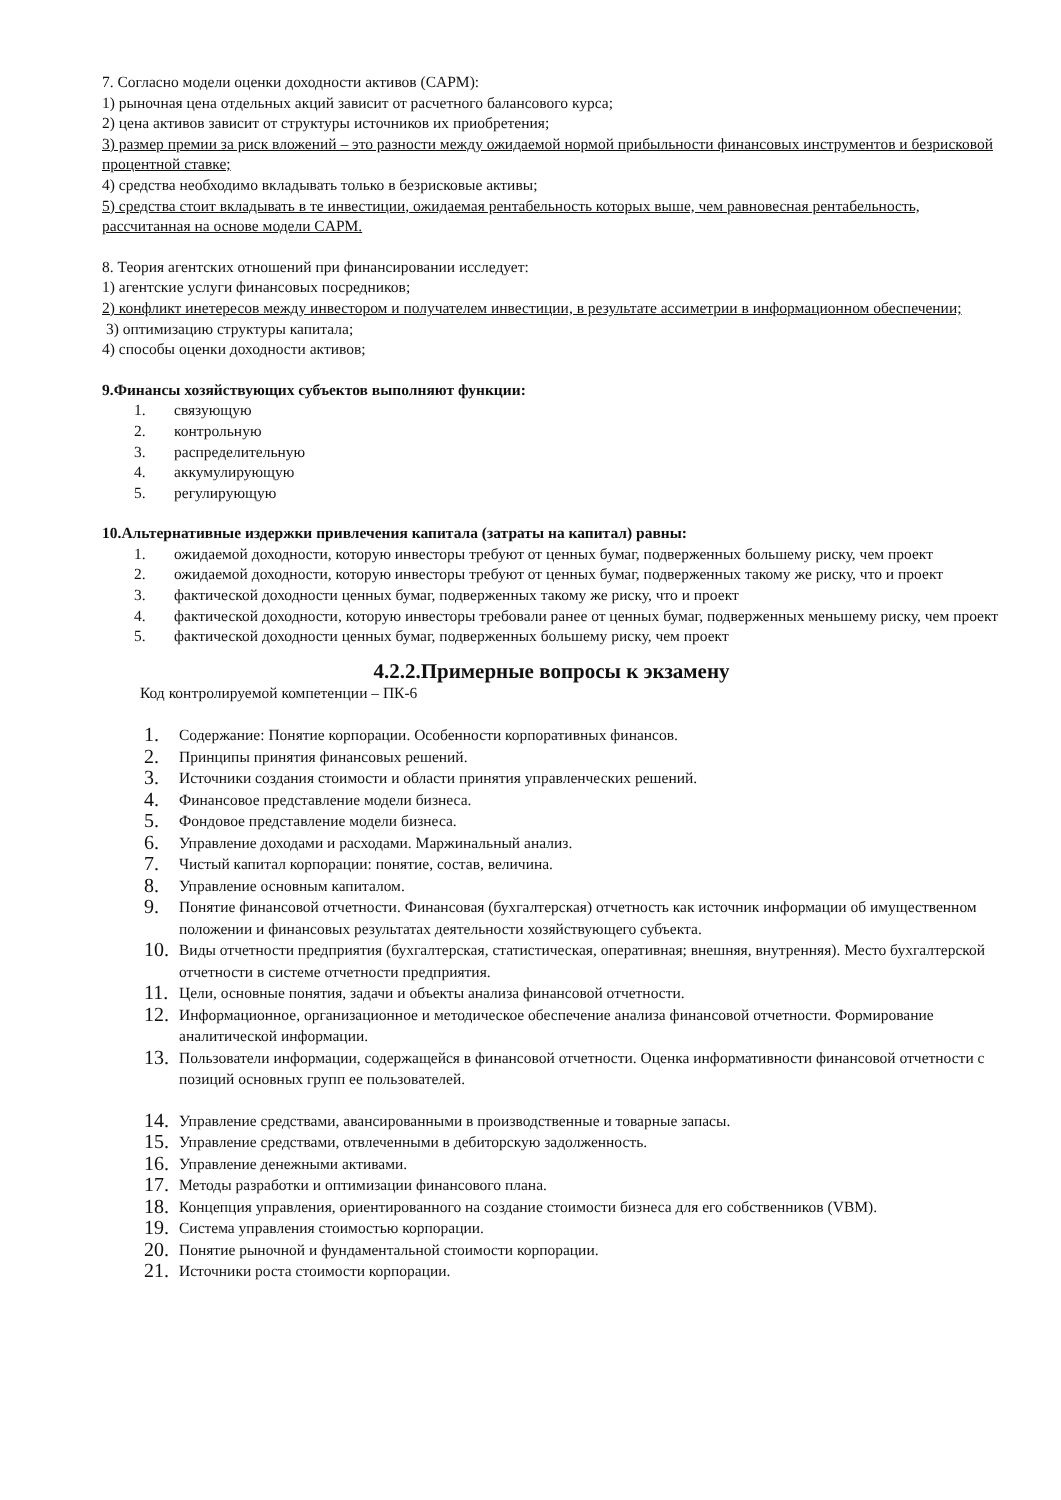7. Согласно модели оценки доходности активов (CAPM):
1) рыночная цена отдельных акций зависит от расчетного балансового курса;
2) цена активов зависит от структуры источников их приобретения;
3) размер премии за риск вложений – это разности между ожидаемой нормой прибыльности финансовых инструментов и безрисковой процентной ставке;
4) средства необходимо вкладывать только в безрисковые активы;
5) средства стоит вкладывать в те инвестиции, ожидаемая рентабельность которых выше, чем равновесная рентабельность, рассчитанная на основе модели CAPM.
8. Теория агентских отношений при финансировании исследует:
1) агентские услуги финансовых посредников;
2) конфликт инетересов между инвестором и получателем инвестиции, в результате ассиметрии в информационном обеспечении;
3) оптимизацию структуры капитала;
4) способы оценки доходности активов;
9.Финансы хозяйствующих субъектов выполняют функции:
1. связующую
2. контрольную
3. распределительную
4. аккумулирующую
5. регулирующую
10.Альтернативные издержки привлечения капитала (затраты на капитал) равны:
1. ожидаемой доходности, которую инвесторы требуют от ценных бумаг, подверженных большему риску, чем проект
2. ожидаемой доходности, которую инвесторы требуют от ценных бумаг, подверженных такому же риску, что и проект
3. фактической доходности ценных бумаг, подверженных такому же риску, что и проект
4. фактической доходности, которую инвесторы требовали ранее от ценных бумаг, подверженных меньшему риску, чем проект
5. фактической доходности ценных бумаг, подверженных большему риску, чем проект
4.2.2.Примерные вопросы к экзамену
Код контролируемой компетенции – ПК-6
1. Содержание: Понятие корпорации. Особенности корпоративных финансов.
2. Принципы принятия финансовых решений.
3. Источники создания стоимости и области принятия управленческих решений.
4. Финансовое представление модели бизнеса.
5. Фондовое представление модели бизнеса.
6. Управление доходами и расходами. Маржинальный анализ.
7. Чистый капитал корпорации: понятие, состав, величина.
8. Управление основным капиталом.
9. Понятие финансовой отчетности. Финансовая (бухгалтерская) отчетность как источник информации об имущественном положении и финансовых результатах деятельности хозяйствующего субъекта.
10. Виды отчетности предприятия (бухгалтерская, статистическая, оперативная; внешняя, внутренняя). Место бухгалтерской отчетности в системе отчетности предприятия.
11. Цели, основные понятия, задачи и объекты анализа финансовой отчетности.
12. Информационное, организационное и методическое обеспечение анализа финансовой отчетности. Формирование аналитической информации.
13. Пользователи информации, содержащейся в финансовой отчетности. Оценка информативности финансовой отчетности с позиций основных групп ее пользователей.
14. Управление средствами, авансированными в производственные и товарные запасы.
15. Управление средствами, отвлеченными в дебиторскую задолженность.
16. Управление денежными активами.
17. Методы разработки и оптимизации финансового плана.
18. Концепция управления, ориентированного на создание стоимости бизнеса для его собственников (VBM).
19. Система управления стоимостью корпорации.
20. Понятие рыночной и фундаментальной стоимости корпорации.
21. Источники роста стоимости корпорации.